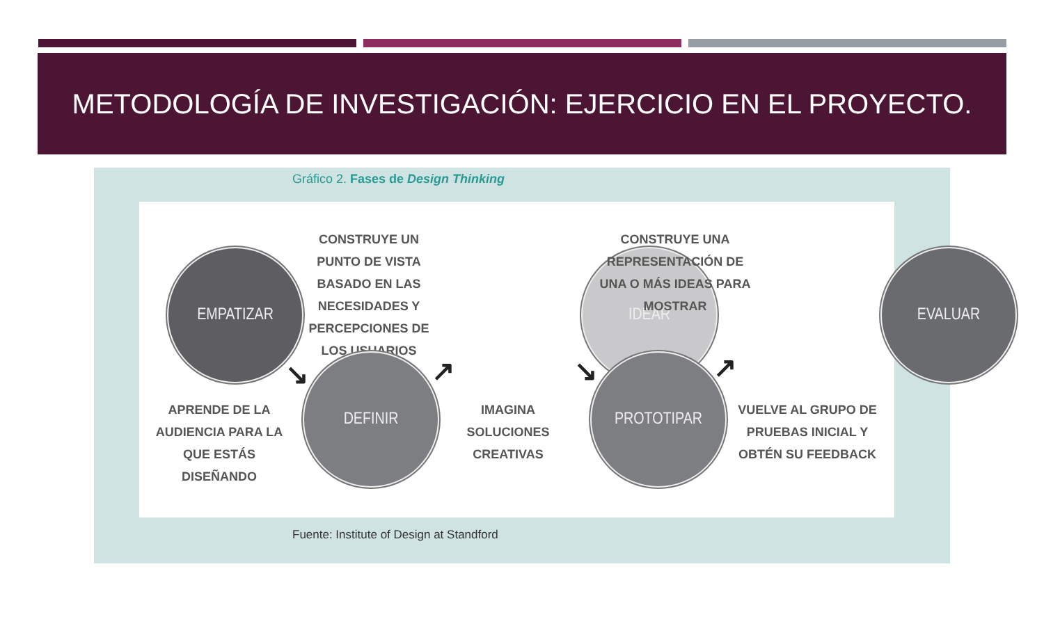METODOLOGÍA DE INVESTIGACIÓN: EJERCICIO EN EL PROYECTO.
Gráfico 2. Fases de Design Thinking
EMPATIZAR
CONSTRUYE UN PUNTO DE VISTA BASADO EN LAS NECESIDADES Y PERCEPCIONES DE LOS USUARIOS
IDEAR
CONSTRUYE UNA REPRESENTACIÓN DE UNA O MÁS IDEAS PARA MOSTRAR
EVALUAR
↘ ↗ ↘ ↗
APRENDE DE LA AUDIENCIA PARA LA QUE ESTÁS DISEÑANDO
DEFINIR
IMAGINA SOLUCIONES CREATIVAS
PROTOTIPAR
VUELVE AL GRUPO DE PRUEBAS INICIAL Y OBTÉN SU FEEDBACK
Fuente: Institute of Design at Standford